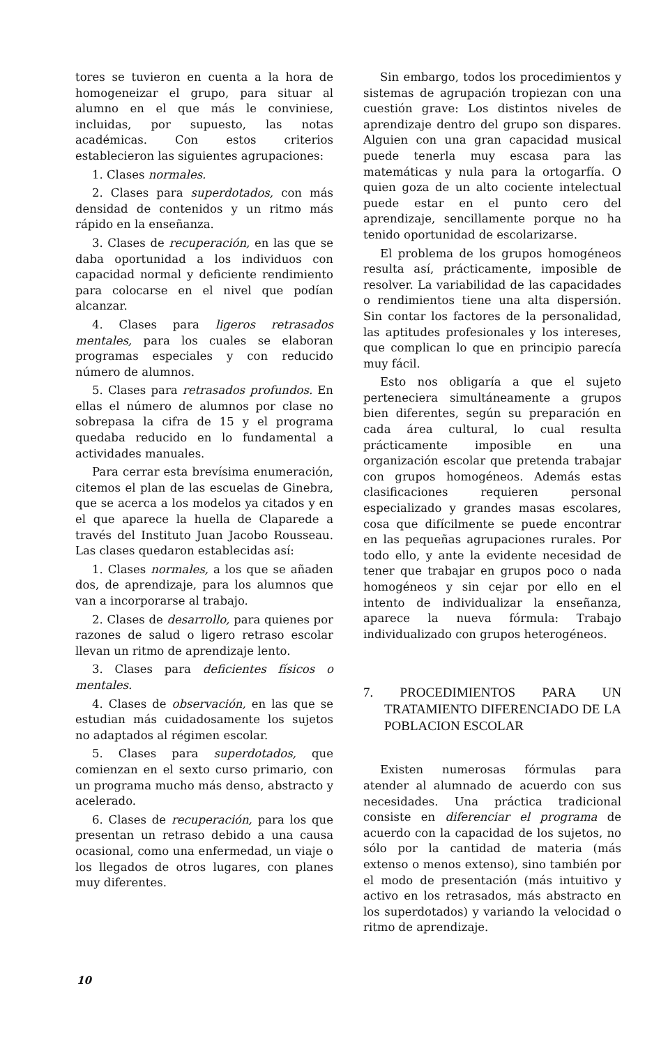tores se tuvieron en cuenta a la hora de homogeneizar el grupo, para situar al alumno en el que más le conviniese, incluidas, por supuesto, las notas académicas. Con estos criterios establecieron las siguientes agrupaciones:
1. Clases normales.
2. Clases para superdotados, con más densidad de contenidos y un ritmo más rápido en la enseñanza.
3. Clases de recuperación, en las que se daba oportunidad a los individuos con capacidad normal y deficiente rendimiento para colocarse en el nivel que podían alcanzar.
4. Clases para ligeros retrasados mentales, para los cuales se elaboran programas especiales y con reducido número de alumnos.
5. Clases para retrasados profundos. En ellas el número de alumnos por clase no sobrepasa la cifra de 15 y el programa quedaba reducido en lo fundamental a actividades manuales.
Para cerrar esta brevísima enumeración, citemos el plan de las escuelas de Ginebra, que se acerca a los modelos ya citados y en el que aparece la huella de Claparede a través del Instituto Juan Jacobo Rousseau. Las clases quedaron establecidas así:
1. Clases normales, a los que se añaden dos, de aprendizaje, para los alumnos que van a incorporarse al trabajo.
2. Clases de desarrollo, para quienes por razones de salud o ligero retraso escolar llevan un ritmo de aprendizaje lento.
3. Clases para deficientes físicos o mentales.
4. Clases de observación, en las que se estudian más cuidadosamente los sujetos no adaptados al régimen escolar.
5. Clases para superdotados, que comienzan en el sexto curso primario, con un programa mucho más denso, abstracto y acelerado.
6. Clases de recuperación, para los que presentan un retraso debido a una causa ocasional, como una enfermedad, un viaje o los llegados de otros lugares, con planes muy diferentes.
Sin embargo, todos los procedimientos y sistemas de agrupación tropiezan con una cuestión grave: Los distintos niveles de aprendizaje dentro del grupo son dispares. Alguien con una gran capacidad musical puede tenerla muy escasa para las matemáticas y nula para la ortogarfía. O quien goza de un alto cociente intelectual puede estar en el punto cero del aprendizaje, sencillamente porque no ha tenido oportunidad de escolarizarse.
El problema de los grupos homogéneos resulta así, prácticamente, imposible de resolver. La variabilidad de las capacidades o rendimientos tiene una alta dispersión. Sin contar los factores de la personalidad, las aptitudes profesionales y los intereses, que complican lo que en principio parecía muy fácil.
Esto nos obligaría a que el sujeto perteneciera simultáneamente a grupos bien diferentes, según su preparación en cada área cultural, lo cual resulta prácticamente imposible en una organización escolar que pretenda trabajar con grupos homogéneos. Además estas clasificaciones requieren personal especializado y grandes masas escolares, cosa que difícilmente se puede encontrar en las pequeñas agrupaciones rurales. Por todo ello, y ante la evidente necesidad de tener que trabajar en grupos poco o nada homogéneos y sin cejar por ello en el intento de individualizar la enseñanza, aparece la nueva fórmula: Trabajo individualizado con grupos heterogéneos.
7. PROCEDIMIENTOS PARA UN TRATAMIENTO DIFERENCIADO DE LA POBLACION ESCOLAR
Existen numerosas fórmulas para atender al alumnado de acuerdo con sus necesidades. Una práctica tradicional consiste en diferenciar el programa de acuerdo con la capacidad de los sujetos, no sólo por la cantidad de materia (más extenso o menos extenso), sino también por el modo de presentación (más intuitivo y activo en los retrasados, más abstracto en los superdotados) y variando la velocidad o ritmo de aprendizaje.
10